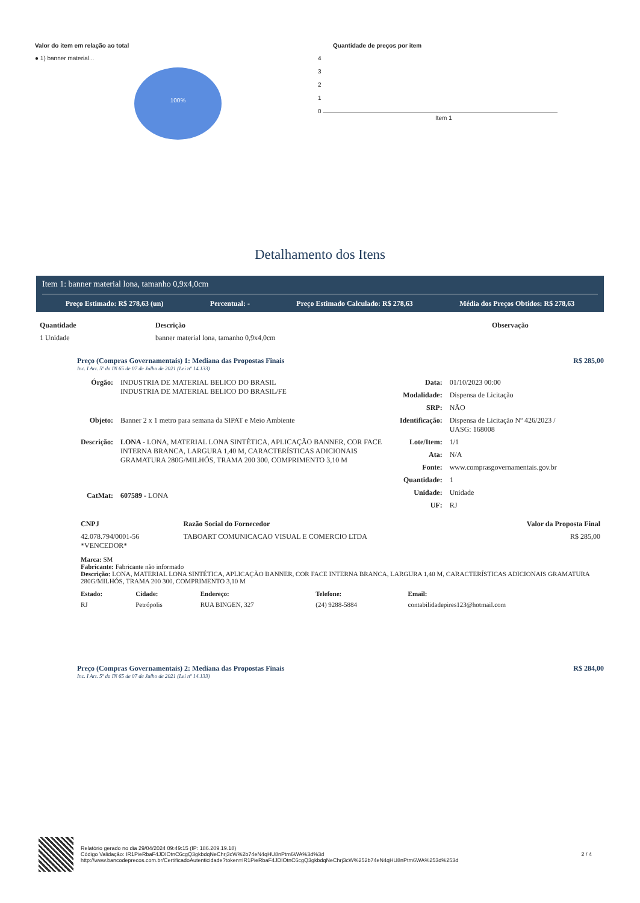Valor do item em relação ao total
● 1) banner material...
100%
Quantidade de preços por item
4
3
2
1
0
Item 1
Detalhamento dos Itens
Item 1: banner material lona, tamanho 0,9x4,0cm
Preço Estimado: R$ 278,63 (un) Percentual: - Preço Estimado Calculado: R$ 278,63 Média dos Preços Obtidos: R$ 278,63
| Quantidade | Descrição | Observação |
| --- | --- | --- |
| 1 Unidade | banner material lona, tamanho 0,9x4,0cm | |
Preço (Compras Governamentais) 1: Mediana das Propostas Finais R$ 285,00
Inc. I Art. 5º da IN 65 de 07 de Julho de 2021 (Lei nº 14.133)
| Órgão: | INDUSTRIA DE MATERIAL BELICO DO BRASIL INDUSTRIA DE MATERIAL BELICO DO BRASIL/FE |
| Objeto: | Banner 2 x 1 metro para semana da SIPAT e Meio Ambiente |
| Descrição: | LONA - LONA, MATERIAL LONA SINTÉTICA, APLICAÇÃO BANNER, COR FACE INTERNA BRANCA, LARGURA 1,40 M, CARACTERÍSTICAS ADICIONAIS GRAMATURA 280G/MILHÓS, TRAMA 200 300, COMPRIMENTO 3,10 M |
| CatMat: | 607589 - LONA |
| Data: | 01/10/2023 00:00 |
| Modalidade: | Dispensa de Licitação |
| SRP: | NÃO |
| Identificação: | Dispensa de Licitação Nº 426/2023 / UASG: 168008 |
| Lote/Item: | 1/1 |
| Ata: | N/A |
| Fonte: | www.comprasgovernamentais.gov.br |
| Quantidade: | 1 |
| Unidade: | Unidade |
| UF: | RJ |
| CNPJ | Razão Social do Fornecedor | Valor da Proposta Final |
| --- | --- | --- |
| 42.078.794/0001-56 *VENCEDOR* | TABOART COMUNICACAO VISUAL E COMERCIO LTDA | R$ 285,00 |
Marca: SM
Fabricante: Fabricante não informado
Descrição: LONA, MATERIAL LONA SINTÉTICA, APLICAÇÃO BANNER, COR FACE INTERNA BRANCA, LARGURA 1,40 M, CARACTERÍSTICAS ADICIONAIS GRAMATURA 280G/MILHÓS, TRAMA 200 300, COMPRIMENTO 3,10 M
| Estado: | Cidade: | Endereço: | Telefone: | Email: |
| --- | --- | --- | --- | --- |
| RJ | Petrópolis | RUA BINGEN, 327 | (24) 9288-5884 | contabilidadepires123@hotmail.com |
Preço (Compras Governamentais) 2: Mediana das Propostas Finais R$ 284,00
Inc. I Art. 5º da IN 65 de 07 de Julho de 2021 (Lei nº 14.133)
Relatório gerado no dia 29/04/2024 09:49:15 (IP: 186.209.19.18)
Código Validação: IR1PieRbaF4JDIOtnC6cgQ3gkbdqNeChrj3cW%2b74eN4qHU8nPtm6WA%3d%3d
http://www.bancodeprecos.com.br/CertificadoAutenticidade?token=IR1PieRbaF4JDIOtnC6cgQ3gkbdqNeChrj3cW%252b74eN4qHU8nPtm6WA%253d%253d
2 / 4